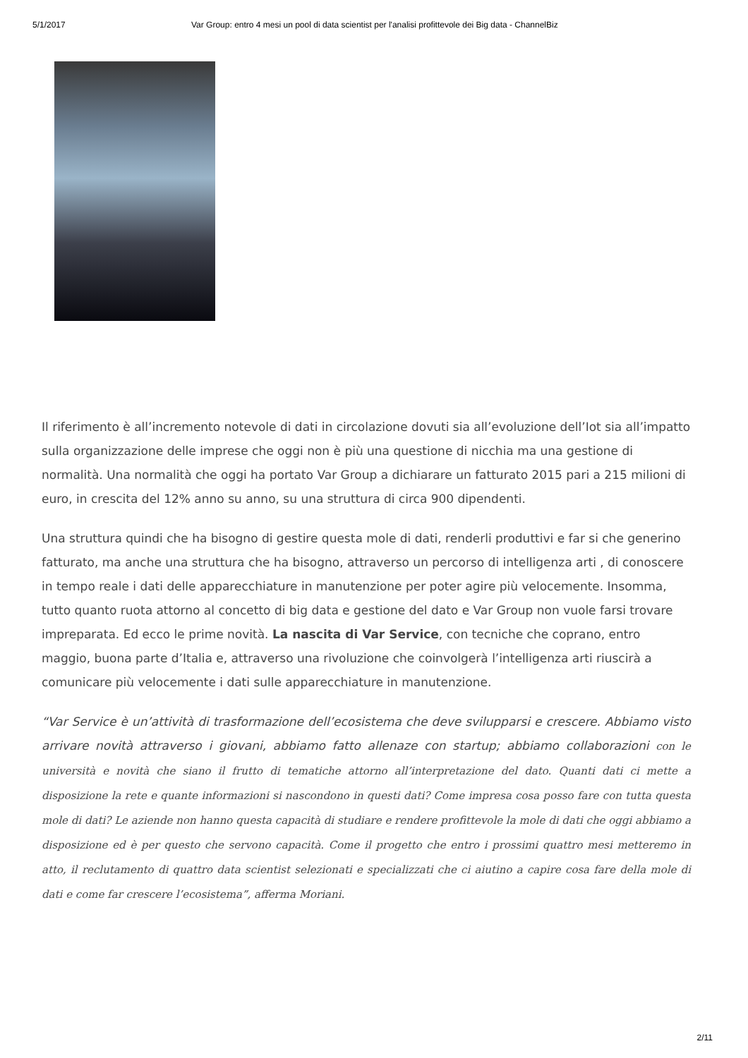5/1/2017 Var Group: entro 4 mesi un pool di data scientist per l'analisi profittevole dei Big data - ChannelBiz
Il riferimento è all’incremento notevole di dati in circolazione dovuti sia all’evoluzione dell’Iot sia all’impatto sulla organizzazione delle imprese che oggi non è più una questione di nicchia ma una gestione di normalità. Una normalità che oggi ha portato Var Group a dichiarare un fatturato 2015 pari a 215 milioni di euro, in crescita del 12% anno su anno, su una struttura di circa 900 dipendenti.
Una struttura quindi che ha bisogno di gestire questa mole di dati, renderli produttivi e far si che generino fatturato, ma anche una struttura che ha bisogno, attraverso un percorso di intelligenza arti , di conoscere in tempo reale i dati delle apparecchiature in manutenzione per poter agire più velocemente. Insomma, tutto quanto ruota attorno al concetto di big data e gestione del dato e Var Group non vuole farsi trovare impreparata. Ed ecco le prime novità. La nascita di Var Service, con tecniche che coprano, entro maggio, buona parte d’Italia e, attraverso una rivoluzione che coinvolgerà l’intelligenza arti riuscirà a comunicare più velocemente i dati sulle apparecchiature in manutenzione.
“Var Service è un’attività di trasformazione dell’ecosistema che deve svilupparsi e crescere. Abbiamo visto arrivare novità attraverso i giovani, abbiamo fatto allenaze con startup; abbiamo collaborazioni con le università e novità che siano il frutto di tematiche attorno all’interpretazione del dato. Quanti dati ci mette a disposizione la rete e quante informazioni si nascondono in questi dati? Come impresa cosa posso fare con tutta questa mole di dati? Le aziende non hanno questa capacità di studiare e rendere profittevole la mole di dati che oggi abbiamo a disposizione ed è per questo che servono capacità. Come il progetto che entro i prossimi quattro mesi metteremo in atto, il reclutamento di quattro data scientist selezionati e specializzati che ci aiutino a capire cosa fare della mole di dati e come far crescere l’ecosistema”, afferma Moriani.
2/11